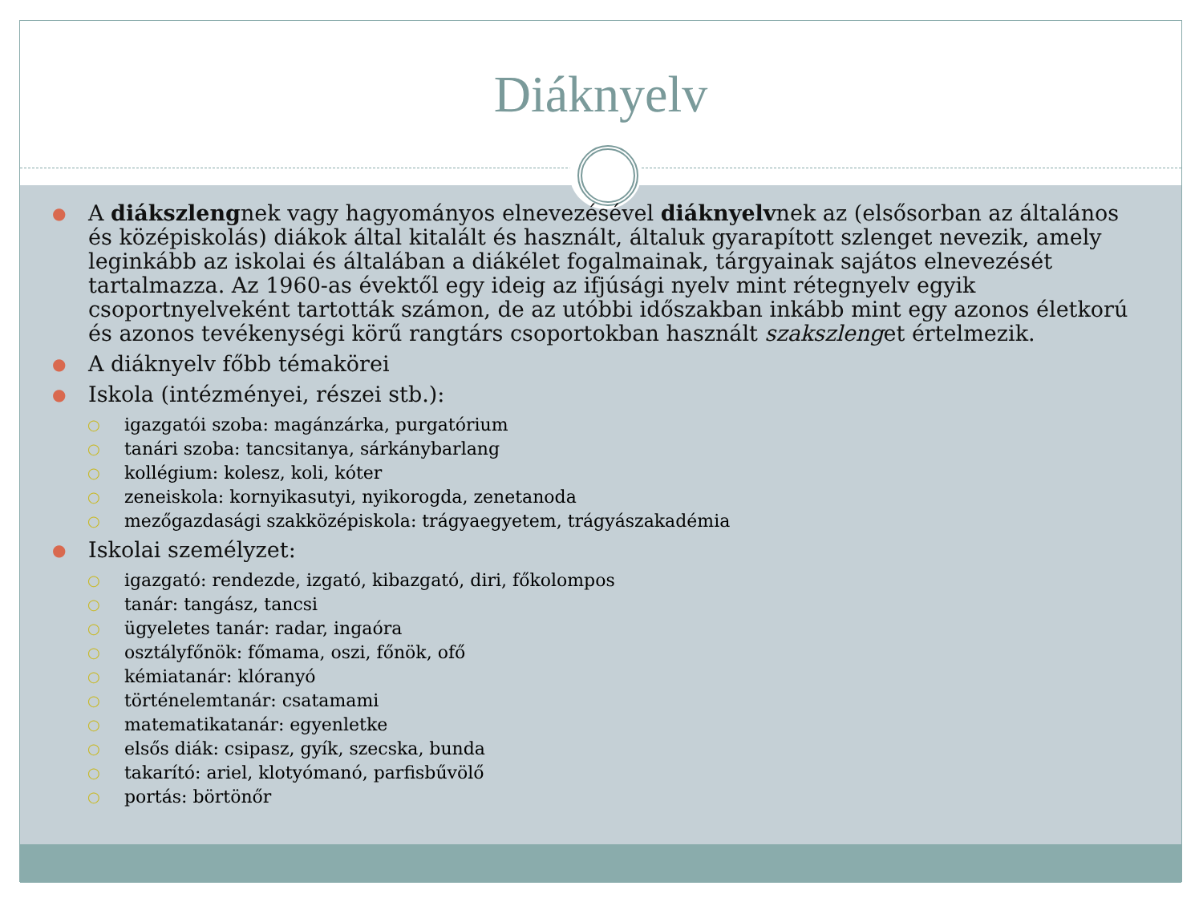Diáknyelv
● A diákszlengnek vagy hagyományos elnevezésével diáknyelvnek az (elsősorban az általános és középiskolás) diákok által kitalált és használt, általuk gyarapított szlenget nevezik, amely leginkább az iskolai és általában a diákélet fogalmainak, tárgyainak sajátos elnevezését tartalmazza. Az 1960-as évektől egy ideig az ifjúsági nyelv mint rétegnyelv egyik csoportnyelveként tartották számon, de az utóbbi időszakban inkább mint egy azonos életkorú és azonos tevékenységi körű rangtárs csoportokban használt szakszlenget értelmezik.
● A diáknyelv főbb témakörei
● Iskola (intézményei, részei stb.):
○ igazgatói szoba: magánzárka, purgatórium
○ tanári szoba: tancsitanya, sárkánybarlang
○ kollégium: kolesz, koli, kóter
○ zeneiskola: kornyikasutyi, nyikorogda, zenetanoda
○ mezőgazdasági szakközépiskola: trágyaegyetem, trágyászakadémia
● Iskolai személyzet:
○ igazgató: rendezde, izgató, kibazgató, diri, főkolompos
○ tanár: tangász, tancsi
○ ügyeletes tanár: radar, ingaóra
○ osztályfőnök: főmama, oszi, főnök, ofő
○ kémiatanár: klóranyó
○ történelemtanár: csatamami
○ matematikatanár: egyenletke
○ elsős diák: csipasz, gyík, szecska, bunda
○ takarító: ariel, klotyómanó, parfisbűvölő
○ portás: börtönőr